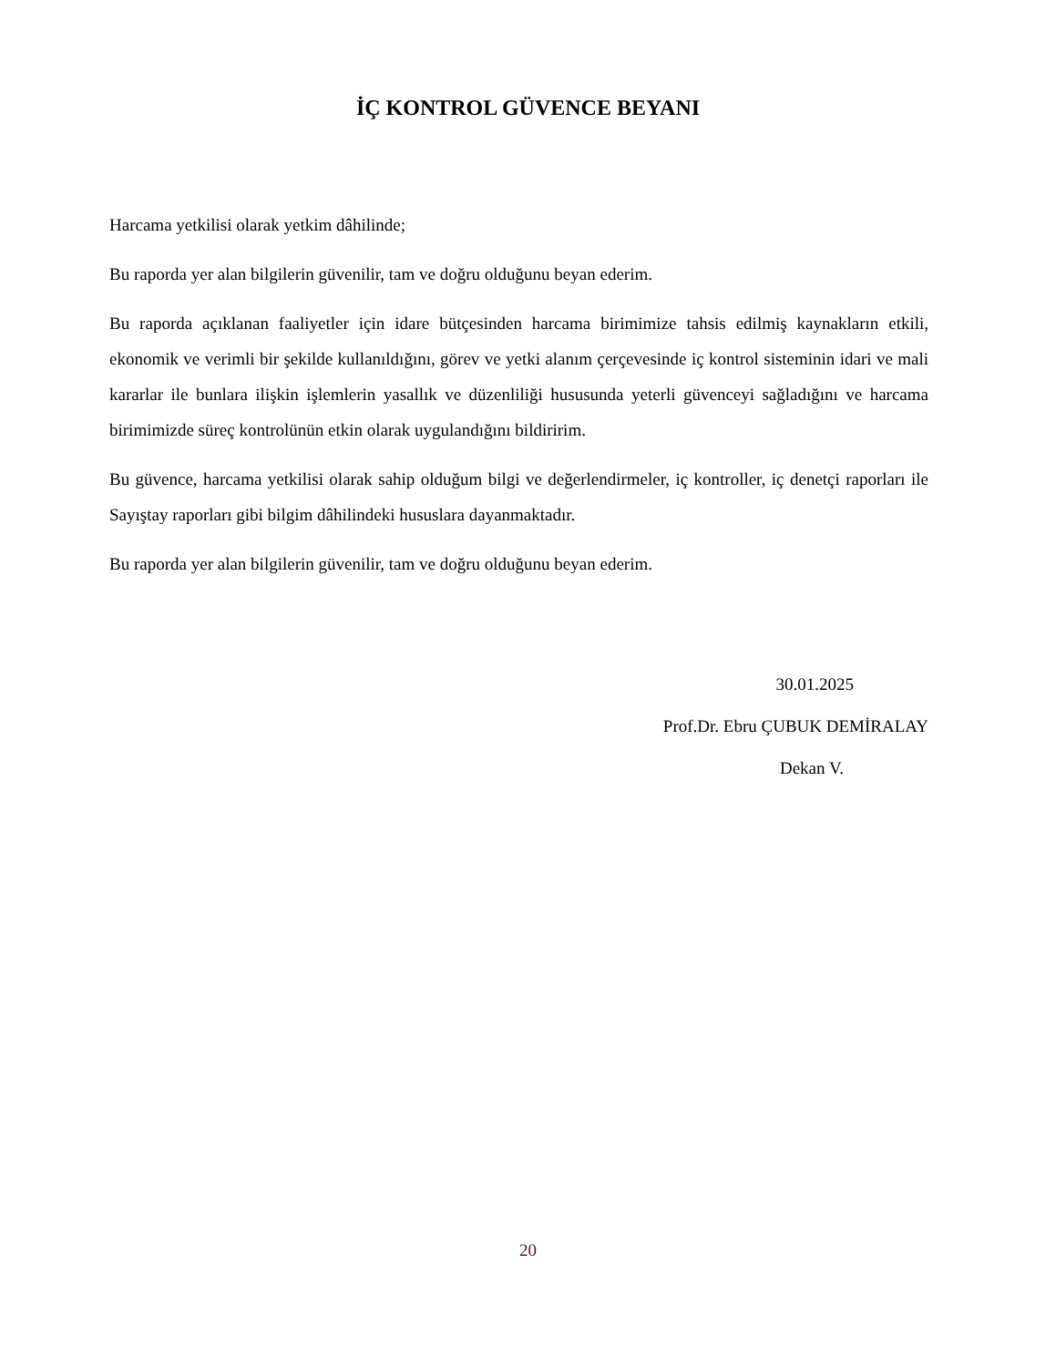İÇ KONTROL GÜVENCE BEYANI
Harcama yetkilisi olarak yetkim dâhilinde;
Bu raporda yer alan bilgilerin güvenilir, tam ve doğru olduğunu beyan ederim.
Bu raporda açıklanan faaliyetler için idare bütçesinden harcama birimimize tahsis edilmiş kaynakların etkili, ekonomik ve verimli bir şekilde kullanıldığını, görev ve yetki alanım çerçevesinde iç kontrol sisteminin idari ve mali kararlar ile bunlara ilişkin işlemlerin yasallık ve düzenliliği hususunda yeterli güvenceyi sağladığını ve harcama birimimizde süreç kontrolünün etkin olarak uygulandığını bildiririm.
Bu güvence, harcama yetkilisi olarak sahip olduğum bilgi ve değerlendirmeler, iç kontroller, iç denetçi raporları ile Sayıştay raporları gibi bilgim dâhilindeki hususlara dayanmaktadır.
Bu raporda yer alan bilgilerin güvenilir, tam ve doğru olduğunu beyan ederim.
30.01.2025
Prof.Dr. Ebru ÇUBUK DEMİRALAY
Dekan V.
20